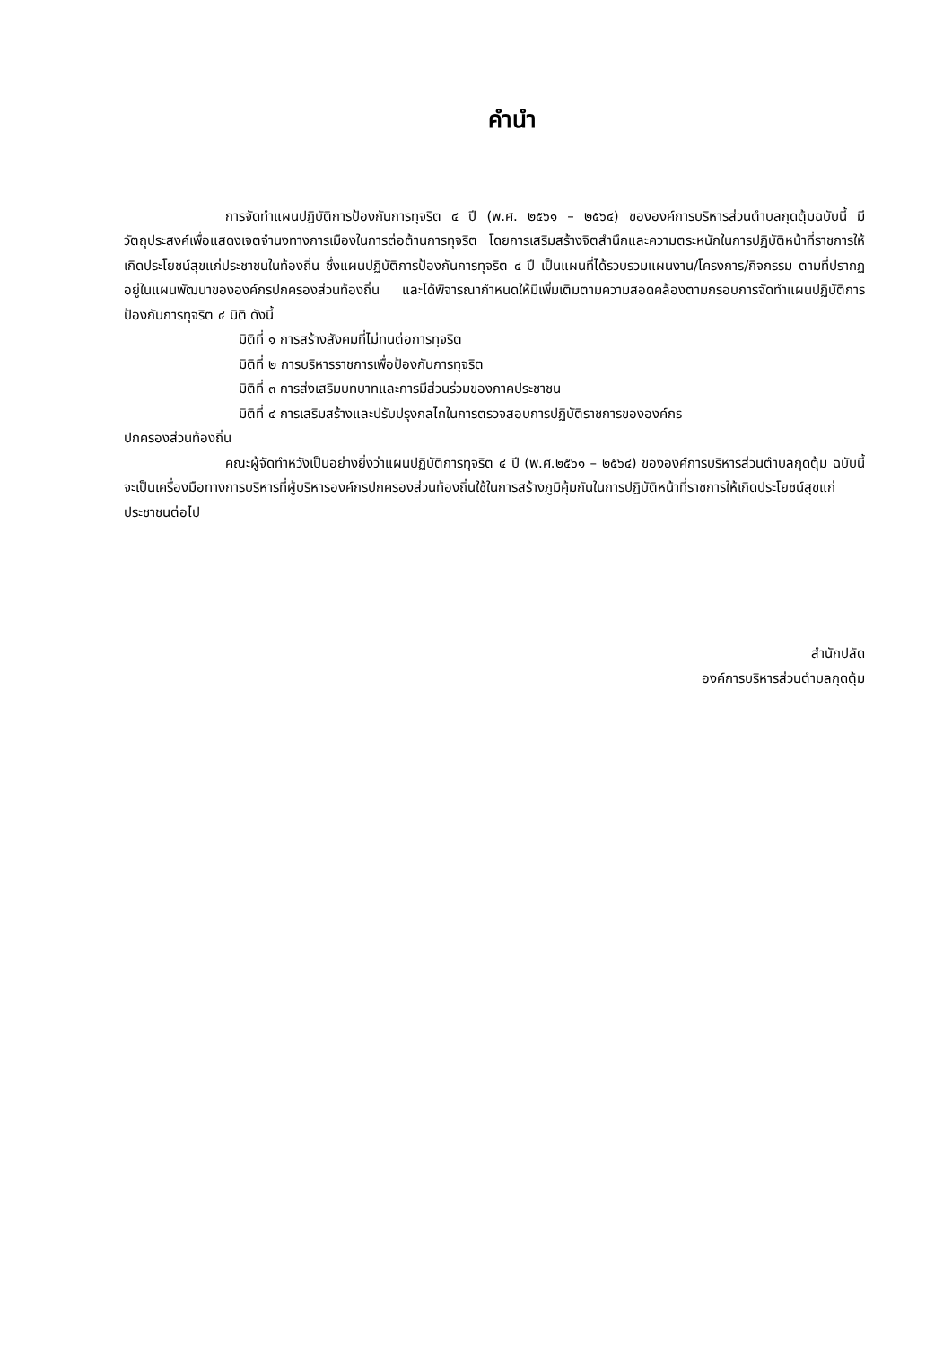คำนำ
การจัดทำแผนปฏิบัติการป้องกันการทุจริต ๔ ปี (พ.ศ. ๒๕๖๑ – ๒๕๖๔) ขององค์การบริหารส่วนตำบลกุดตุ้มฉบับนี้ มีวัตถุประสงค์เพื่อแสดงเจตจำนงทางการเมืองในการต่อต้านการทุจริต โดยการเสริมสร้างจิตสำนึกและความตระหนักในการปฏิบัติหน้าที่ราชการให้เกิดประโยชน์สุขแก่ประชาชนในท้องถิ่น ซึ่งแผนปฏิบัติการป้องกันการทุจริต ๔ ปี เป็นแผนที่ได้รวบรวมแผนงาน/โครงการ/กิจกรรม ตามที่ปรากฏอยู่ในแผนพัฒนาขององค์กรปกครองส่วนท้องถิ่น และได้พิจารณากำหนดให้มีเพิ่มเติมตามความสอดคล้องตามกรอบการจัดทำแผนปฏิบัติการป้องกันการทุจริต ๔ มิติ ดังนี้
มิติที่ ๑ การสร้างสังคมที่ไม่ทนต่อการทุจริต
มิติที่ ๒ การบริหารราชการเพื่อป้องกันการทุจริต
มิติที่ ๓ การส่งเสริมบทบาทและการมีส่วนร่วมของภาคประชาชน
มิติที่ ๔ การเสริมสร้างและปรับปรุงกลไกในการตรวจสอบการปฏิบัติราชการขององค์กร
ปกครองส่วนท้องถิ่น
คณะผู้จัดทำหวังเป็นอย่างยิ่งว่าแผนปฏิบัติการทุจริต ๔ ปี (พ.ศ.๒๕๖๑ – ๒๕๖๔) ขององค์การบริหารส่วนตำบลกุดตุ้ม ฉบับนี้ จะเป็นเครื่องมือทางการบริหารที่ผู้บริหารองค์กรปกครองส่วนท้องถิ่นใช้ในการสร้างภูมิคุ้มกันในการปฏิบัติหน้าที่ราชการให้เกิดประโยชน์สุขแก่ประชาชนต่อไป
สำนักปลัด
องค์การบริหารส่วนตำบลกุดตุ้ม